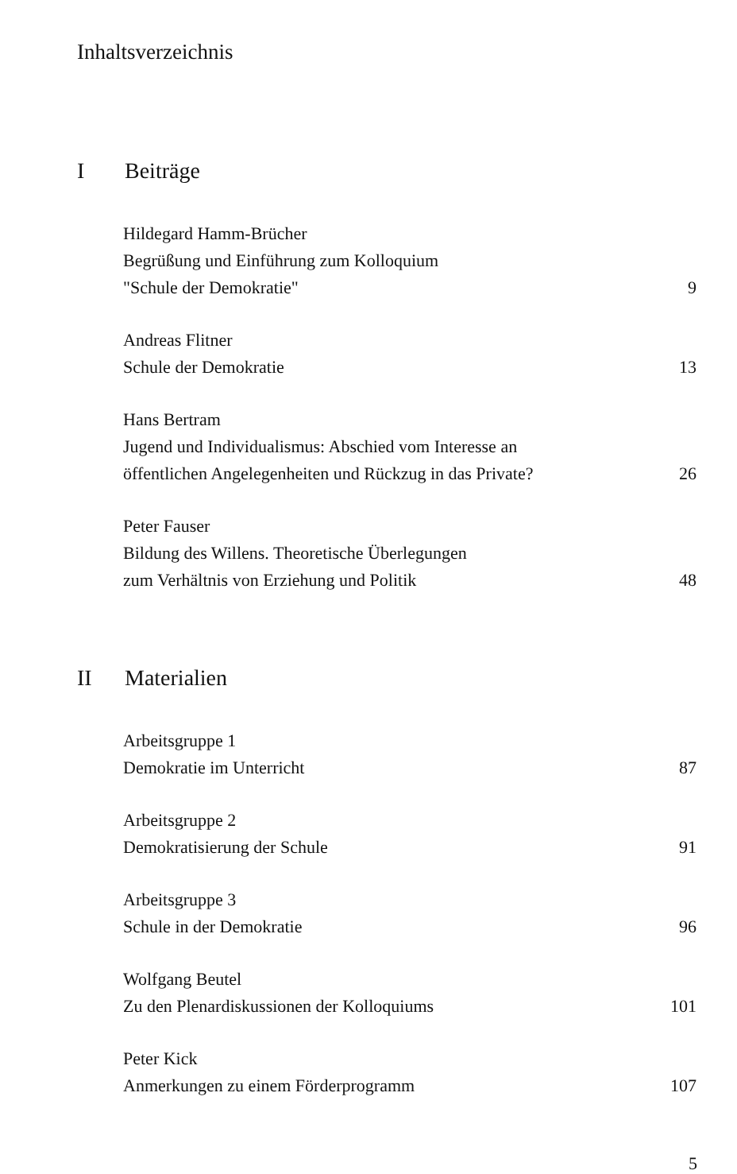Inhaltsverzeichnis
I Beiträge
Hildegard Hamm-Brücher
Begrüßung und Einführung zum Kolloquium
"Schule der Demokratie" 9
Andreas Flitner
Schule der Demokratie 13
Hans Bertram
Jugend und Individualismus: Abschied vom Interesse an
öffentlichen Angelegenheiten und Rückzug in das Private? 26
Peter Fauser
Bildung des Willens. Theoretische Überlegungen
zum Verhältnis von Erziehung und Politik 48
II Materialien
Arbeitsgruppe 1
Demokratie im Unterricht 87
Arbeitsgruppe 2
Demokratisierung der Schule 91
Arbeitsgruppe 3
Schule in der Demokratie 96
Wolfgang Beutel
Zu den Plenardiskussionen der Kolloquiums 101
Peter Kick
Anmerkungen zu einem Förderprogramm 107
5